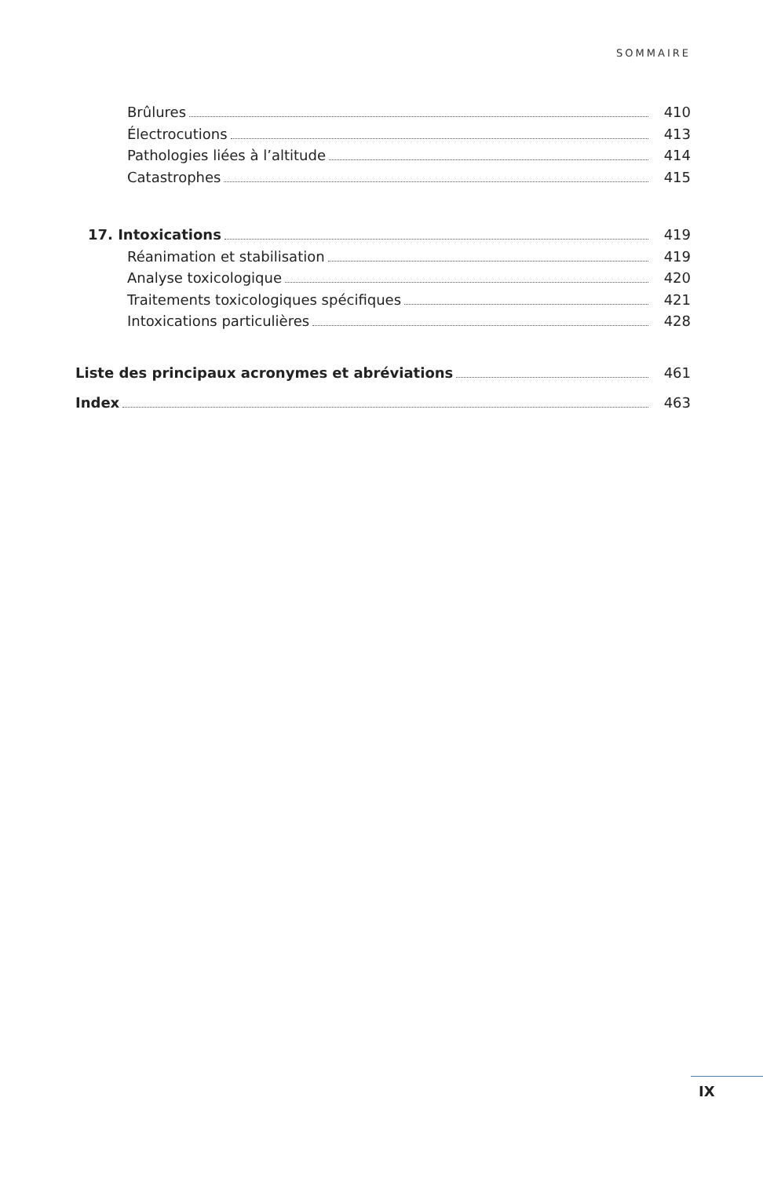SOMMAIRE
Brûlures 410
Électrocutions 413
Pathologies liées à l’altitude 414
Catastrophes 415
17. Intoxications 419
Réanimation et stabilisation 419
Analyse toxicologique 420
Traitements toxicologiques spécifiques 421
Intoxications particulières 428
Liste des principaux acronymes et abréviations 461
Index 463
IX